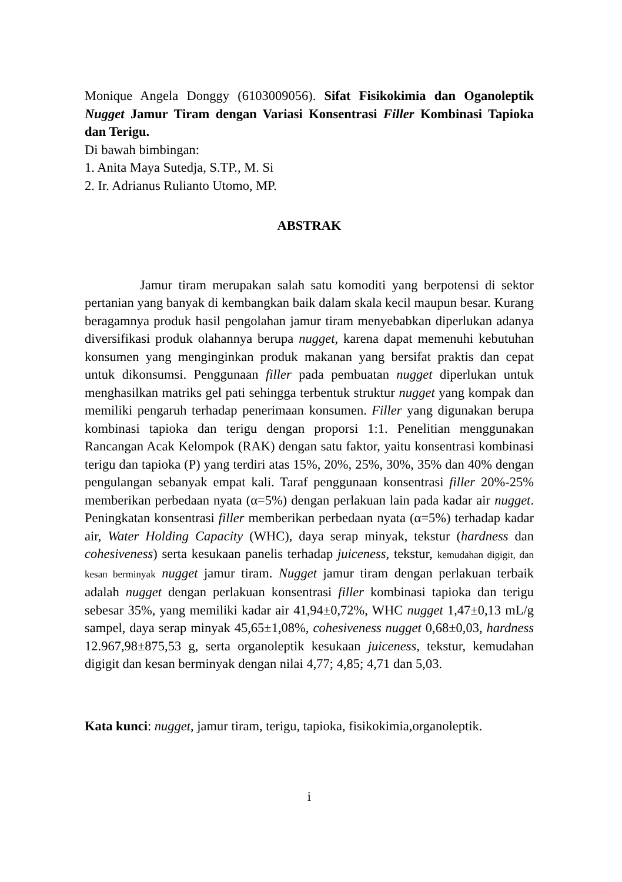Monique Angela Donggy (6103009056). Sifat Fisikokimia dan Oganoleptik Nugget Jamur Tiram dengan Variasi Konsentrasi Filler Kombinasi Tapioka dan Terigu.
Di bawah bimbingan:
1. Anita Maya Sutedja, S.TP., M. Si
2. Ir. Adrianus Rulianto Utomo, MP.
ABSTRAK
Jamur tiram merupakan salah satu komoditi yang berpotensi di sektor pertanian yang banyak di kembangkan baik dalam skala kecil maupun besar. Kurang beragamnya produk hasil pengolahan jamur tiram menyebabkan diperlukan adanya diversifikasi produk olahannya berupa nugget, karena dapat memenuhi kebutuhan konsumen yang menginginkan produk makanan yang bersifat praktis dan cepat untuk dikonsumsi. Penggunaan filler pada pembuatan nugget diperlukan untuk menghasilkan matriks gel pati sehingga terbentuk struktur nugget yang kompak dan memiliki pengaruh terhadap penerimaan konsumen. Filler yang digunakan berupa kombinasi tapioka dan terigu dengan proporsi 1:1. Penelitian menggunakan Rancangan Acak Kelompok (RAK) dengan satu faktor, yaitu konsentrasi kombinasi terigu dan tapioka (P) yang terdiri atas 15%, 20%, 25%, 30%, 35% dan 40% dengan pengulangan sebanyak empat kali. Taraf penggunaan konsentrasi filler 20%-25% memberikan perbedaan nyata (α=5%) dengan perlakuan lain pada kadar air nugget. Peningkatan konsentrasi filler memberikan perbedaan nyata (α=5%) terhadap kadar air, Water Holding Capacity (WHC), daya serap minyak, tekstur (hardness dan cohesiveness) serta kesukaan panelis terhadap juiceness, tekstur, kemudahan digigit, dan kesan berminyak nugget jamur tiram. Nugget jamur tiram dengan perlakuan terbaik adalah nugget dengan perlakuan konsentrasi filler kombinasi tapioka dan terigu sebesar 35%, yang memiliki kadar air 41,94±0,72%, WHC nugget 1,47±0,13 mL/g sampel, daya serap minyak 45,65±1,08%, cohesiveness nugget 0,68±0,03, hardness 12.967,98±875,53 g, serta organoleptik kesukaan juiceness, tekstur, kemudahan digigit dan kesan berminyak dengan nilai 4,77; 4,85; 4,71 dan 5,03.
Kata kunci: nugget, jamur tiram, terigu, tapioka, fisikokimia,organoleptik.
i